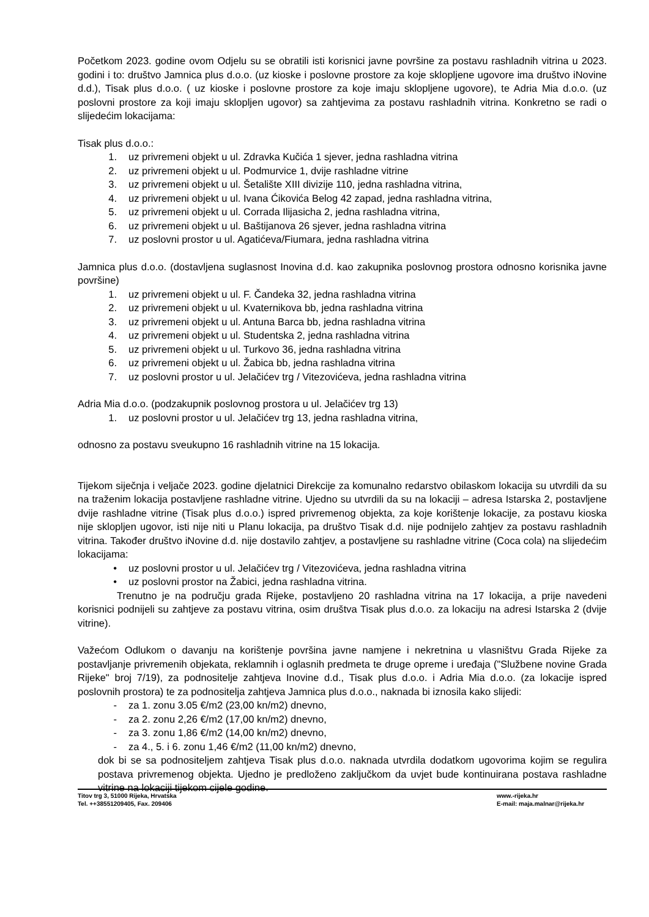Početkom 2023. godine ovom Odjelu su se obratili isti korisnici javne površine za postavu rashladnih vitrina u 2023. godini i to: društvo Jamnica plus d.o.o. (uz kioske i poslovne prostore za koje sklopljene ugovore ima društvo iNovine d.d.), Tisak plus d.o.o. ( uz kioske i poslovne prostore za koje imaju sklopljene ugovore), te Adria Mia d.o.o. (uz poslovni prostore za koji imaju sklopljen ugovor) sa zahtjevima za postavu rashladnih vitrina. Konkretno se radi o slijedećim lokacijama:
Tisak plus d.o.o.:
1. uz privremeni objekt u ul. Zdravka Kučića 1 sjever, jedna rashladna vitrina
2. uz privremeni objekt u ul. Podmurvice 1, dvije rashladne vitrine
3. uz privremeni objekt u ul. Šetalište XIII divizije 110, jedna rashladna vitrina,
4. uz privremeni objekt u ul. Ivana Ćikovića Belog 42 zapad, jedna rashladna vitrina,
5. uz privremeni objekt u ul. Corrada Ilijasicha 2, jedna rashladna vitrina,
6. uz privremeni objekt u ul. Baštijanova 26 sjever, jedna rashladna vitrina
7. uz poslovni prostor u ul. Agatićeva/Fiumara, jedna rashladna vitrina
Jamnica plus d.o.o. (dostavljena suglasnost Inovina d.d. kao zakupnika poslovnog prostora odnosno korisnika javne površine)
1. uz privremeni objekt u ul. F. Čandeka 32, jedna rashladna vitrina
2. uz privremeni objekt u ul. Kvaternikova bb, jedna rashladna vitrina
3. uz privremeni objekt u ul. Antuna Barca bb, jedna rashladna vitrina
4. uz privremeni objekt u ul. Studentska 2, jedna rashladna vitrina
5. uz privremeni objekt u ul. Turkovo 36, jedna rashladna vitrina
6. uz privremeni objekt u ul. Žabica bb, jedna rashladna vitrina
7. uz poslovni prostor u ul. Jelačićev trg / Vitezovićeva, jedna rashladna vitrina
Adria Mia d.o.o. (podzakupnik poslovnog prostora u ul. Jelačićev trg 13)
1. uz poslovni prostor u ul. Jelačićev trg 13, jedna rashladna vitrina,
odnosno za postavu sveukupno 16 rashladnih vitrine na 15 lokacija.
Tijekom siječnja i veljače 2023. godine djelatnici Direkcije za komunalno redarstvo obilaskom lokacija su utvrdili da su na traženim lokacija postavljene rashladne vitrine. Ujedno su utvrdili da su na lokaciji – adresa Istarska 2, postavljene dvije rashladne vitrine (Tisak plus d.o.o.) ispred privremenog objekta, za koje korištenje lokacije, za postavu kioska nije sklopljen ugovor, isti nije niti u Planu lokacija, pa društvo Tisak d.d. nije podnijelo zahtjev za postavu rashladnih vitrina. Također društvo iNovine d.d. nije dostavilo zahtjev, a postavljene su rashladne vitrine (Coca cola) na slijedećim lokacijama:
• uz poslovni prostor u ul. Jelačićev trg / Vitezovićeva, jedna rashladna vitrina
• uz poslovni prostor na Žabici, jedna rashladna vitrina.
Trenutno je na području grada Rijeke, postavljeno 20 rashladna vitrina na 17 lokacija, a prije navedeni korisnici podnijeli su zahtjeve za postavu vitrina, osim društva Tisak plus d.o.o. za lokaciju na adresi Istarska 2 (dvije vitrine).
Važećom Odlukom o davanju na korištenje površina javne namjene i nekretnina u vlasništvu Grada Rijeke za postavljanje privremenih objekata, reklamnih i oglasnih predmeta te druge opreme i uređaja ("Službene novine Grada Rijeke" broj 7/19), za podnositelje zahtjeva Inovine d.d., Tisak plus d.o.o. i Adria Mia d.o.o. (za lokacije ispred poslovnih prostora) te za podnositelja zahtjeva Jamnica plus d.o.o., naknada bi iznosila kako slijedi:
- za 1. zonu 3.05 €/m2 (23,00 kn/m2) dnevno,
- za 2. zonu 2,26 €/m2 (17,00 kn/m2) dnevno,
- za 3. zonu 1,86 €/m2 (14,00 kn/m2) dnevno,
- za 4., 5. i 6. zonu 1,46 €/m2 (11,00 kn/m2) dnevno,
dok bi se sa podnositeljem zahtjeva Tisak plus d.o.o. naknada utvrdila dodatkom ugovorima kojim se regulira postava privremenog objekta. Ujedno je predloženo zaključkom da uvjet bude kontinuirana postava rashladne vitrine na lokaciji tijekom cijele godine.
Titov trg 3, 51000 Rijeka, Hrvatska
Tel. ++38551209405, Fax. 209406
www.-rijeka.hr
E-mail: maja.malnar@rijeka.hr